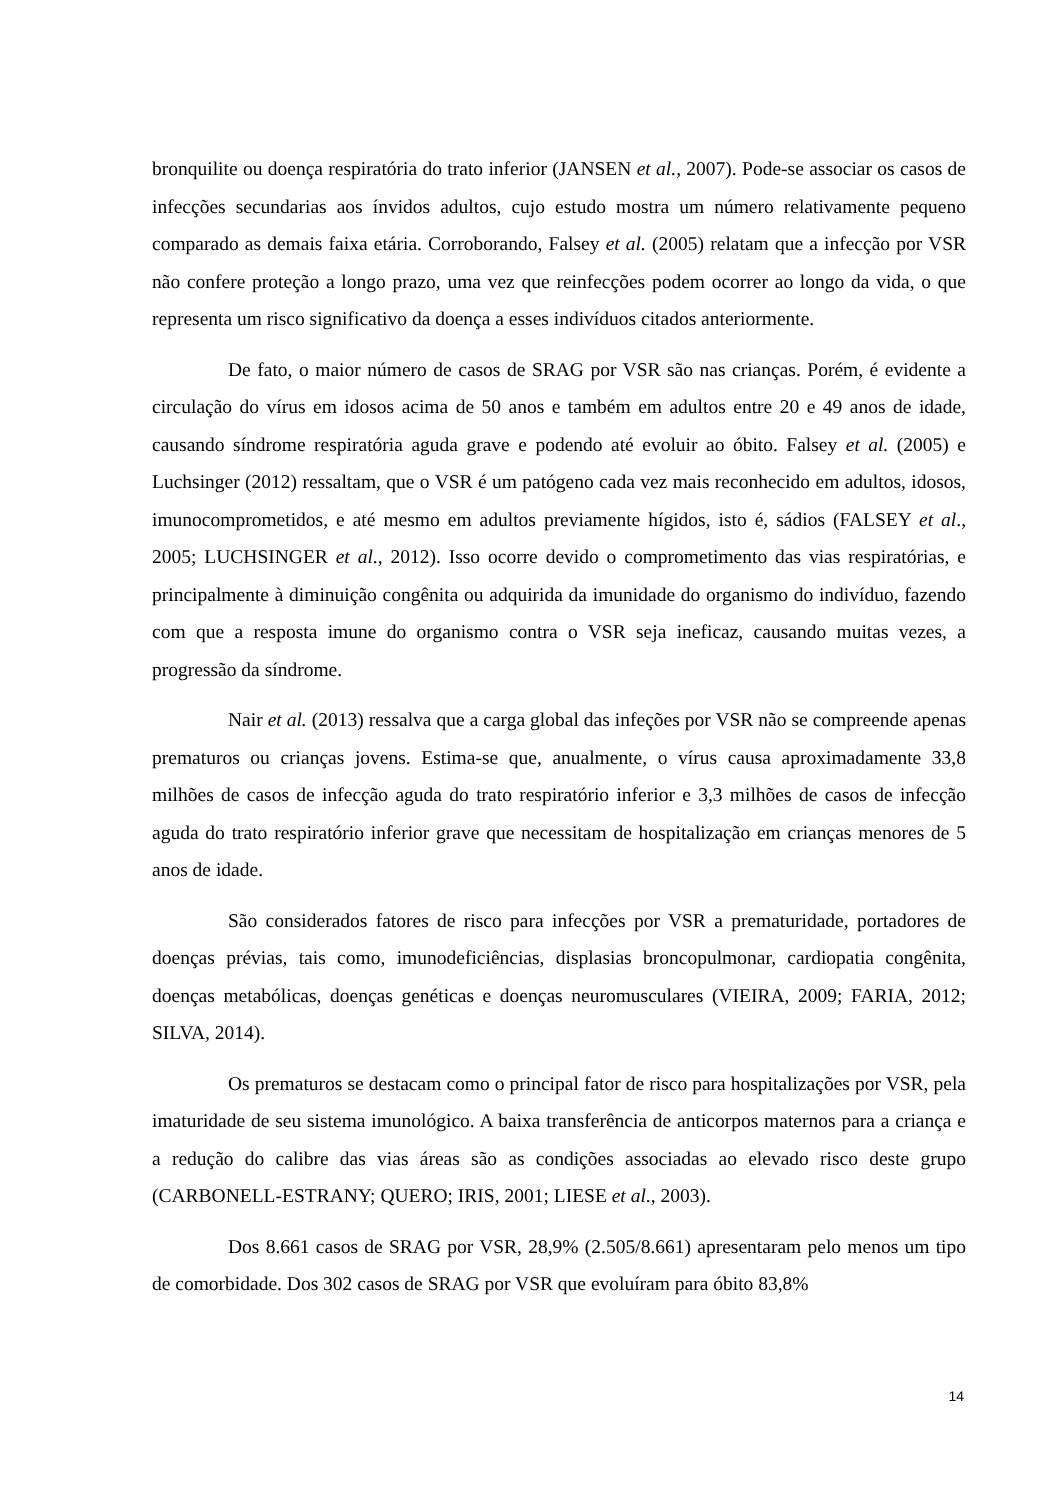bronquilite ou doença respiratória do trato inferior (JANSEN et al., 2007). Pode-se associar os casos de infecções secundarias aos ínvidos adultos, cujo estudo mostra um número relativamente pequeno comparado as demais faixa etária. Corroborando, Falsey et al. (2005) relatam que a infecção por VSR não confere proteção a longo prazo, uma vez que reinfecções podem ocorrer ao longo da vida, o que representa um risco significativo da doença a esses indivíduos citados anteriormente.
De fato, o maior número de casos de SRAG por VSR são nas crianças. Porém, é evidente a circulação do vírus em idosos acima de 50 anos e também em adultos entre 20 e 49 anos de idade, causando síndrome respiratória aguda grave e podendo até evoluir ao óbito. Falsey et al. (2005) e Luchsinger (2012) ressaltam, que o VSR é um patógeno cada vez mais reconhecido em adultos, idosos, imunocomprometidos, e até mesmo em adultos previamente hígidos, isto é, sádios (FALSEY et al., 2005; LUCHSINGER et al., 2012). Isso ocorre devido o comprometimento das vias respiratórias, e principalmente à diminuição congênita ou adquirida da imunidade do organismo do indivíduo, fazendo com que a resposta imune do organismo contra o VSR seja ineficaz, causando muitas vezes, a progressão da síndrome.
Nair et al. (2013) ressalva que a carga global das infeções por VSR não se compreende apenas prematuros ou crianças jovens. Estima-se que, anualmente, o vírus causa aproximadamente 33,8 milhões de casos de infecção aguda do trato respiratório inferior e 3,3 milhões de casos de infecção aguda do trato respiratório inferior grave que necessitam de hospitalização em crianças menores de 5 anos de idade.
São considerados fatores de risco para infecções por VSR a prematuridade, portadores de doenças prévias, tais como, imunodeficiências, displasias broncopulmonar, cardiopatia congênita, doenças metabólicas, doenças genéticas e doenças neuromusculares (VIEIRA, 2009; FARIA, 2012; SILVA, 2014).
Os prematuros se destacam como o principal fator de risco para hospitalizações por VSR, pela imaturidade de seu sistema imunológico. A baixa transferência de anticorpos maternos para a criança e a redução do calibre das vias áreas são as condições associadas ao elevado risco deste grupo (CARBONELL-ESTRANY; QUERO; IRIS, 2001; LIESE et al., 2003).
Dos 8.661 casos de SRAG por VSR, 28,9% (2.505/8.661) apresentaram pelo menos um tipo de comorbidade. Dos 302 casos de SRAG por VSR que evoluíram para óbito 83,8%
14